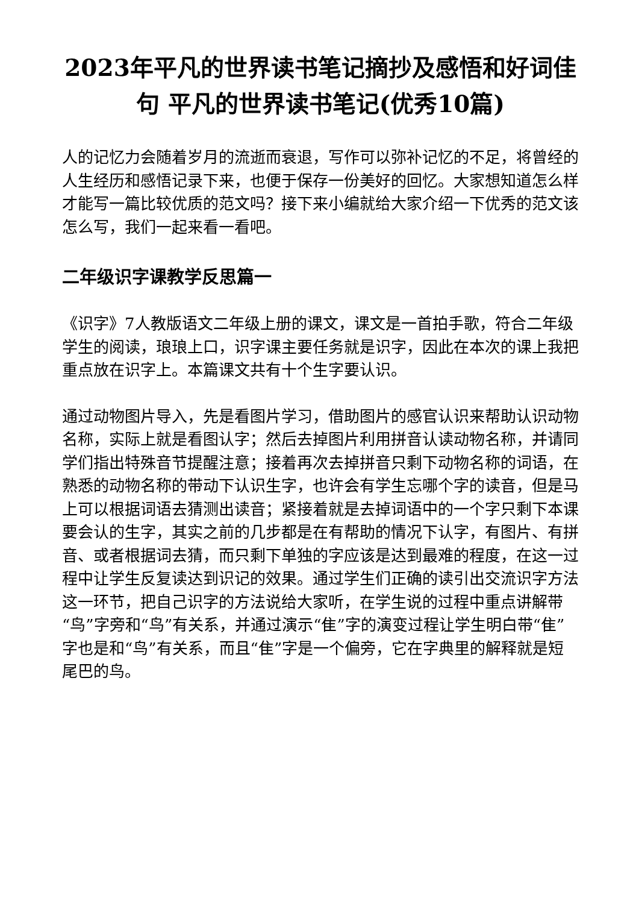2023年平凡的世界读书笔记摘抄及感悟和好词佳句 平凡的世界读书笔记(优秀10篇)
人的记忆力会随着岁月的流逝而衰退，写作可以弥补记忆的不足，将曾经的人生经历和感悟记录下来，也便于保存一份美好的回忆。大家想知道怎么样才能写一篇比较优质的范文吗？接下来小编就给大家介绍一下优秀的范文该怎么写，我们一起来看一看吧。
二年级识字课教学反思篇一
《识字》7人教版语文二年级上册的课文，课文是一首拍手歌，符合二年级学生的阅读，琅琅上口，识字课主要任务就是识字，因此在本次的课上我把重点放在识字上。本篇课文共有十个生字要认识。
通过动物图片导入，先是看图片学习，借助图片的感官认识来帮助认识动物名称，实际上就是看图认字；然后去掉图片利用拼音认读动物名称，并请同学们指出特殊音节提醒注意；接着再次去掉拼音只剩下动物名称的词语，在熟悉的动物名称的带动下认识生字，也许会有学生忘哪个字的读音，但是马上可以根据词语去猜测出读音；紧接着就是去掉词语中的一个字只剩下本课要会认的生字，其实之前的几步都是在有帮助的情况下认字，有图片、有拼音、或者根据词去猜，而只剩下单独的字应该是达到最难的程度，在这一过程中让学生反复读达到识记的效果。通过学生们正确的读引出交流识字方法这一环节，把自己识字的方法说给大家听，在学生说的过程中重点讲解带“鸟”字旁和“鸟”有关系，并通过演示“隹”字的演变过程让学生明白带“隹”字也是和“鸟”有关系，而且“隹”字是一个偏旁，它在字典里的解释就是短尾巴的鸟。